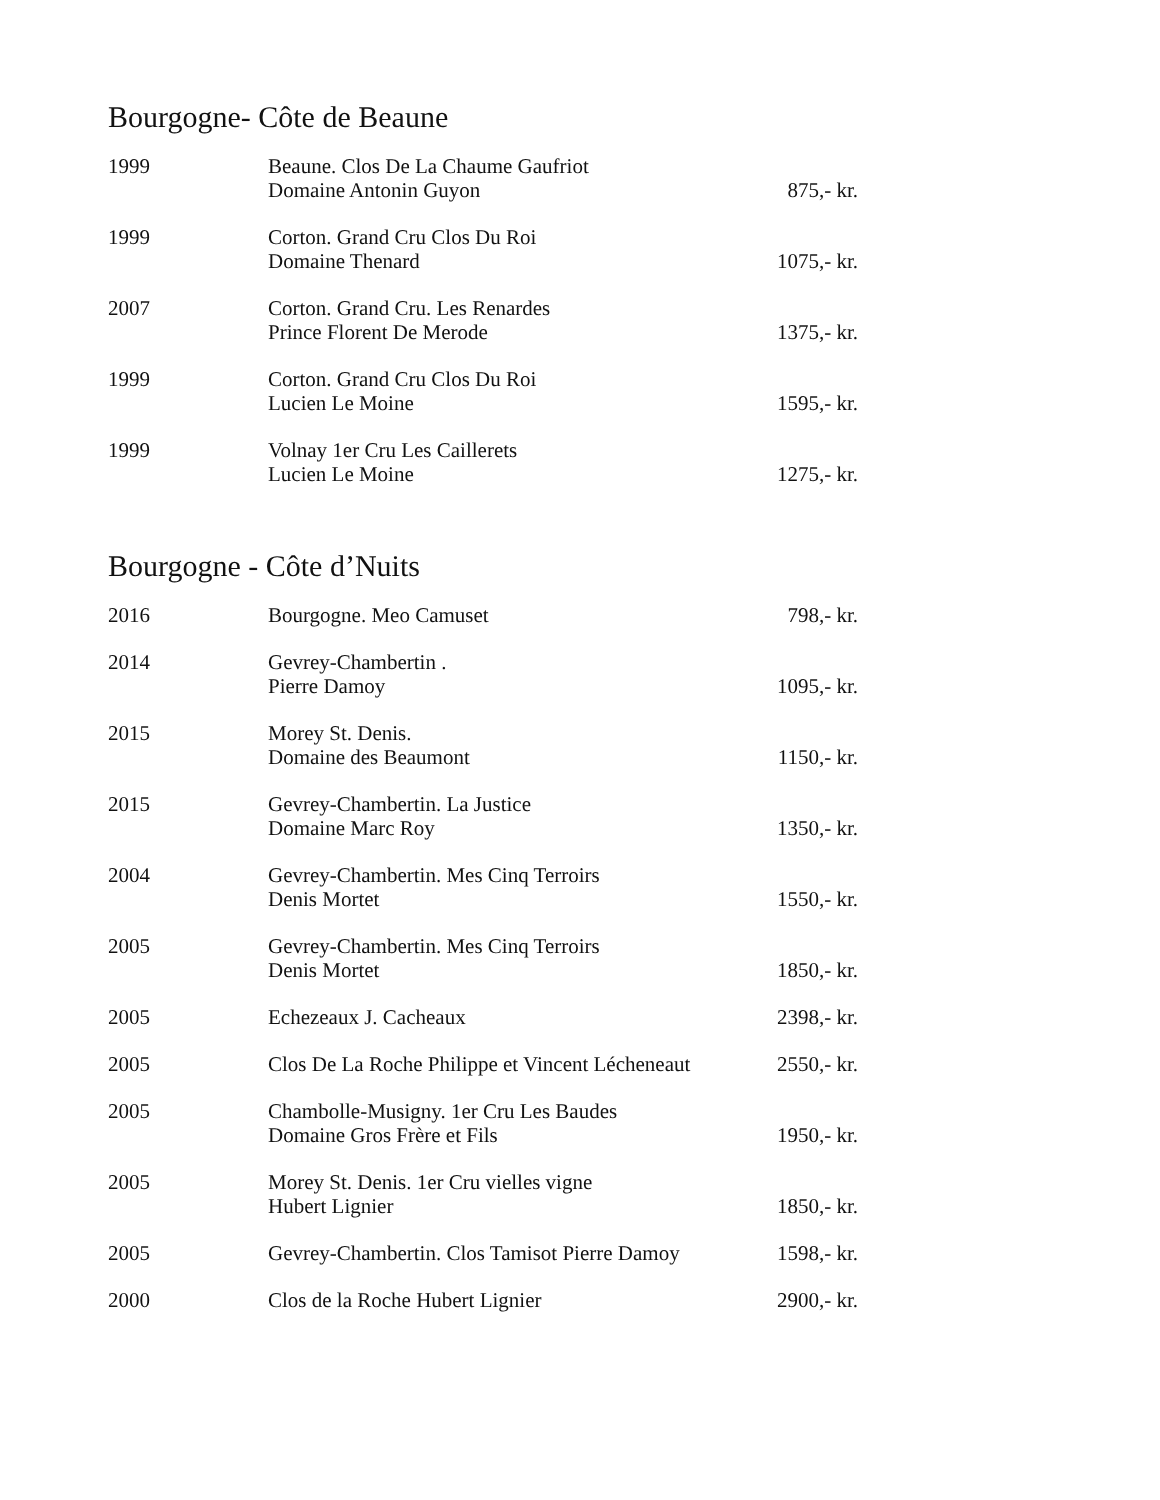Bourgogne- Côte de Beaune
| 1999 | Beaune. Clos De La Chaume Gaufriot Domaine Antonin Guyon | 875,- kr. |
| 1999 | Corton. Grand Cru Clos Du Roi Domaine Thenard | 1075,- kr. |
| 2007 | Corton. Grand Cru. Les Renardes Prince Florent De Merode | 1375,- kr. |
| 1999 | Corton. Grand Cru Clos Du Roi Lucien Le Moine | 1595,- kr. |
| 1999 | Volnay 1er Cru Les Caillerets Lucien Le Moine | 1275,- kr. |
Bourgogne - Côte d’Nuits
| 2016 | Bourgogne. Meo Camuset | 798,- kr. |
| 2014 | Gevrey-Chambertin . Pierre Damoy | 1095,- kr. |
| 2015 | Morey St. Denis. Domaine des Beaumont | 1150,- kr. |
| 2015 | Gevrey-Chambertin. La Justice Domaine Marc Roy | 1350,- kr. |
| 2004 | Gevrey-Chambertin. Mes Cinq Terroirs Denis Mortet | 1550,- kr. |
| 2005 | Gevrey-Chambertin. Mes Cinq Terroirs Denis Mortet | 1850,- kr. |
| 2005 | Echezeaux J. Cacheaux | 2398,- kr. |
| 2005 | Clos De La Roche Philippe et Vincent Lécheneaut | 2550,- kr. |
| 2005 | Chambolle-Musigny. 1er Cru Les Baudes Domaine Gros Frère et Fils | 1950,- kr. |
| 2005 | Morey St. Denis. 1er Cru vielles vigne Hubert Lignier | 1850,- kr. |
| 2005 | Gevrey-Chambertin. Clos Tamisot Pierre Damoy | 1598,- kr. |
| 2000 | Clos de la Roche Hubert Lignier | 2900,- kr. |